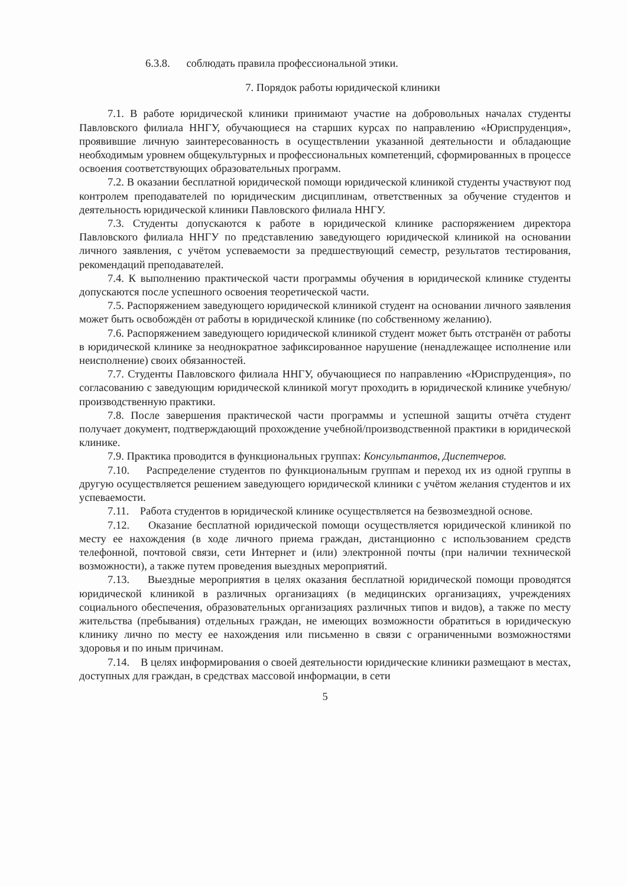6.3.8. соблюдать правила профессиональной этики.
7. Порядок работы юридической клиники
7.1. В работе юридической клиники принимают участие на добровольных началах студенты Павловского филиала ННГУ, обучающиеся на старших курсах по направлению «Юриспруденция», проявившие личную заинтересованность в осуществлении указанной деятельности и обладающие необходимым уровнем общекультурных и профессиональных компетенций, сформированных в процессе освоения соответствующих образовательных программ.
7.2. В оказании бесплатной юридической помощи юридической клиникой студенты участвуют под контролем преподавателей по юридическим дисциплинам, ответственных за обучение студентов и деятельность юридической клиники Павловского филиала ННГУ.
7.3. Студенты допускаются к работе в юридической клинике распоряжением директора Павловского филиала ННГУ по представлению заведующего юридической клиникой на основании личного заявления, с учётом успеваемости за предшествующий семестр, результатов тестирования, рекомендаций преподавателей.
7.4. К выполнению практической части программы обучения в юридической клинике студенты допускаются после успешного освоения теоретической части.
7.5. Распоряжением заведующего юридической клиникой студент на основании личного заявления может быть освобождён от работы в юридической клинике (по собственному желанию).
7.6. Распоряжением заведующего юридической клиникой студент может быть отстранён от работы в юридической клинике за неоднократное зафиксированное нарушение (ненадлежащее исполнение или неисполнение) своих обязанностей.
7.7. Студенты Павловского филиала ННГУ, обучающиеся по направлению «Юриспруденция», по согласованию с заведующим юридической клиникой могут проходить в юридической клинике учебную/производственную практики.
7.8. После завершения практической части программы и успешной защиты отчёта студент получает документ, подтверждающий прохождение учебной/производственной практики в юридической клинике.
7.9. Практика проводится в функциональных группах: Консультантов, Диспетчеров.
7.10. Распределение студентов по функциональным группам и переход их из одной группы в другую осуществляется решением заведующего юридической клиники с учётом желания студентов и их успеваемости.
7.11. Работа студентов в юридической клинике осуществляется на безвозмездной основе.
7.12. Оказание бесплатной юридической помощи осуществляется юридической клиникой по месту ее нахождения (в ходе личного приема граждан, дистанционно с использованием средств телефонной, почтовой связи, сети Интернет и (или) электронной почты (при наличии технической возможности), а также путем проведения выездных мероприятий.
7.13. Выездные мероприятия в целях оказания бесплатной юридической помощи проводятся юридической клиникой в различных организациях (в медицинских организациях, учреждениях социального обеспечения, образовательных организациях различных типов и видов), а также по месту жительства (пребывания) отдельных граждан, не имеющих возможности обратиться в юридическую клинику лично по месту ее нахождения или письменно в связи с ограниченными возможностями здоровья и по иным причинам.
7.14. В целях информирования о своей деятельности юридические клиники размещают в местах, доступных для граждан, в средствах массовой информации, в сети
5